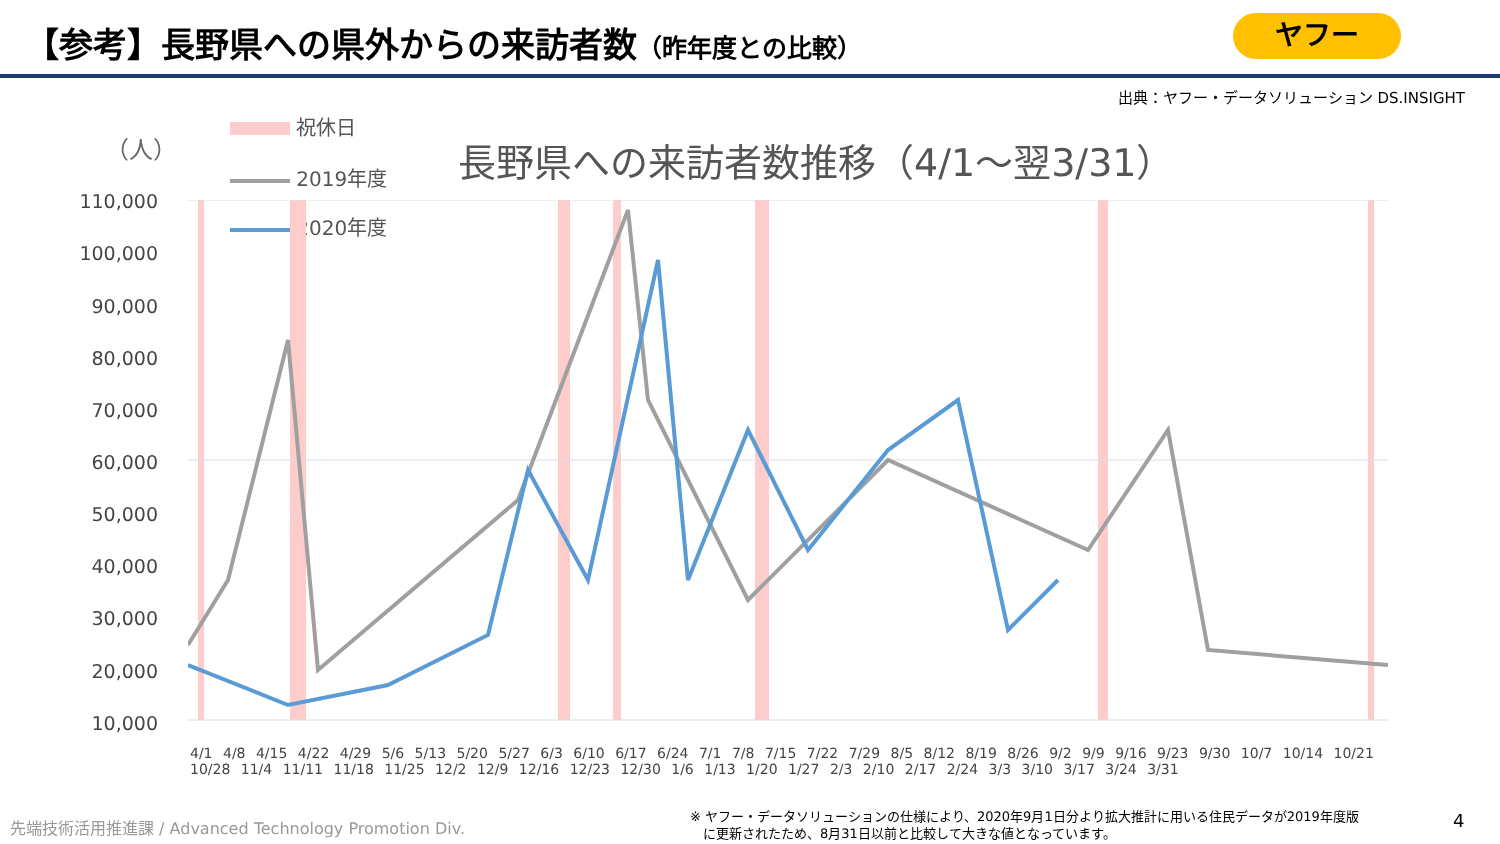【参考】長野県への県外からの来訪者数（昨年度との比較）
ヤフー
出典：ヤフー・データソリューション DS.INSIGHT
（人）
祝休日
2019年度
2020年度
長野県への来訪者数推移（4/1～翌3/31）
110,000
100,000
90,000
80,000
70,000
60,000
50,000
40,000
30,000
20,000
10,000
4/1 4/8 4/15 4/22 4/29 5/6 5/13 5/20 5/27 6/3 6/10 6/17 6/24 7/1 7/8 7/15 7/22 7/29 8/5 8/12 8/19 8/26 9/2 9/9 9/16 9/23 9/30 10/7 10/14 10/21 10/28 11/4 11/11 11/18 11/25 12/2 12/9 12/16 12/23 12/30 1/6 1/13 1/20 1/27 2/3 2/10 2/17 2/24 3/3 3/10 3/17 3/24 3/31
先端技術活用推進課 / Advanced Technology Promotion Div.
※ ヤフー・データソリューションの仕様により、2020年9月1日分より拡大推計に用いる住民データが2019年度版
　に更新されたため、8月31日以前と比較して大きな値となっています。
4